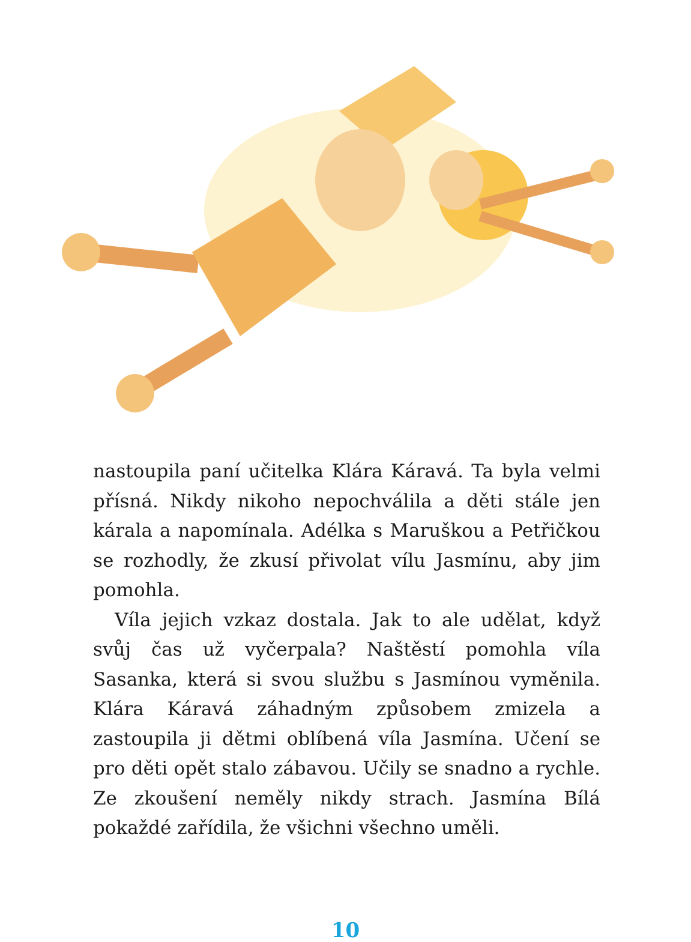nastoupila paní učitelka Klára Káravá. Ta byla velmi přís­ná. Nikdy nikoho nepochválila a děti stále jen kárala a napomínala. Adélka s Maruškou a Petřičkou se roz­hodly, že zkusí přivolat vílu Jasmínu, aby jim pomohla.
Víla jejich vzkaz dostala. Jak to ale udělat, když svůj čas už vyčerpala? Naštěstí pomohla víla Sasanka, která si svou službu s Jasmínou vyměnila. Klára Káravá záhad­ným způsobem zmizela a zastoupila ji dětmi oblíbená víla Jasmína. Učení se pro děti opět stalo zábavou. Učily se snadno a rychle. Ze zkoušení neměly nikdy strach. Jasmína Bílá pokaždé zařídila, že všichni všechno uměli.
10